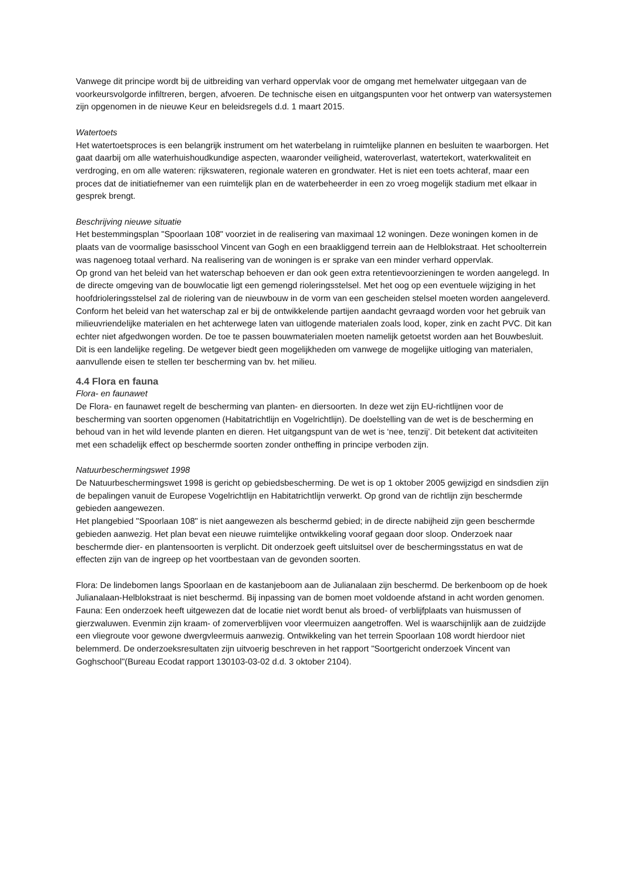Vanwege dit principe wordt bij de uitbreiding van verhard oppervlak voor de omgang met hemelwater uitgegaan van de voorkeursvolgorde infiltreren, bergen, afvoeren. De technische eisen en uitgangspunten voor het ontwerp van watersystemen zijn opgenomen in de nieuwe Keur en beleidsregels d.d. 1 maart 2015.
Watertoets
Het watertoetsproces is een belangrijk instrument om het waterbelang in ruimtelijke plannen en besluiten te waarborgen. Het gaat daarbij om alle waterhuishoudkundige aspecten, waaronder veiligheid, wateroverlast, watertekort, waterkwaliteit en verdroging, en om alle wateren: rijkswateren, regionale wateren en grondwater. Het is niet een toets achteraf, maar een proces dat de initiatiefnemer van een ruimtelijk plan en de waterbeheerder in een zo vroeg mogelijk stadium met elkaar in gesprek brengt.
Beschrijving nieuwe situatie
Het bestemmingsplan "Spoorlaan 108" voorziet in de realisering van maximaal 12 woningen. Deze woningen komen in de plaats van de voormalige basisschool Vincent van Gogh en een braakliggend terrein aan de Helblokstraat. Het schoolterrein was nagenoeg totaal verhard. Na realisering van de woningen is er sprake van een minder verhard oppervlak.
Op grond van het beleid van het waterschap behoeven er dan ook geen extra retentievoorzieningen te worden aangelegd. In de directe omgeving van de bouwlocatie ligt een gemengd rioleringsstelsel. Met het oog op een eventuele wijziging in het hoofdrioleringsstelsel zal de riolering van de nieuwbouw in de vorm van een gescheiden stelsel moeten worden aangeleverd.
Conform het beleid van het waterschap zal er bij de ontwikkelende partijen aandacht gevraagd worden voor het gebruik van milieuvriendelijke materialen en het achterwege laten van uitlogende materialen zoals lood, koper, zink en zacht PVC. Dit kan echter niet afgedwongen worden. De toe te passen bouwmaterialen moeten namelijk getoetst worden aan het Bouwbesluit. Dit is een landelijke regeling. De wetgever biedt geen mogelijkheden om vanwege de mogelijke uitloging van materialen, aanvullende eisen te stellen ter bescherming van bv. het milieu.
4.4 Flora en fauna
Flora- en faunawet
De Flora- en faunawet regelt de bescherming van planten- en diersoorten. In deze wet zijn EU-richtlijnen voor de bescherming van soorten opgenomen (Habitatrichtlijn en Vogelrichtlijn). De doelstelling van de wet is de bescherming en behoud van in het wild levende planten en dieren. Het uitgangspunt van de wet is ‘nee, tenzij’. Dit betekent dat activiteiten met een schadelijk effect op beschermde soorten zonder ontheffing in principe verboden zijn.
Natuurbeschermingswet 1998
De Natuurbeschermingswet 1998 is gericht op gebiedsbescherming. De wet is op 1 oktober 2005 gewijzigd en sindsdien zijn de bepalingen vanuit de Europese Vogelrichtlijn en Habitatrichtlijn verwerkt. Op grond van de richtlijn zijn beschermde gebieden aangewezen.
Het plangebied "Spoorlaan 108" is niet aangewezen als beschermd gebied; in de directe nabijheid zijn geen beschermde gebieden aanwezig. Het plan bevat een nieuwe ruimtelijke ontwikkeling vooraf gegaan door sloop. Onderzoek naar beschermde dier- en plantensoorten is verplicht. Dit onderzoek geeft uitsluitsel over de beschermingsstatus en wat de effecten zijn van de ingreep op het voortbestaan van de gevonden soorten.
Flora: De lindebomen langs Spoorlaan en de kastanjeboom aan de Julianalaan zijn beschermd. De berkenboom op de hoek Julianalaan-Helblokstraat is niet beschermd. Bij inpassing van de bomen moet voldoende afstand in acht worden genomen.
Fauna: Een onderzoek heeft uitgewezen dat de locatie niet wordt benut als broed- of verblijfplaats van huismussen of gierzwaluwen. Evenmin zijn kraam- of zomerverblijven voor vleermuizen aangetroffen. Wel is waarschijnlijk aan de zuidzijde een vliegroute voor gewone dwergvleermuis aanwezig. Ontwikkeling van het terrein Spoorlaan 108 wordt hierdoor niet belemmerd. De onderzoeksresultaten zijn uitvoerig beschreven in het rapport "Soortgericht onderzoek Vincent van Goghschool"(Bureau Ecodat rapport 130103-03-02 d.d. 3 oktober 2104).